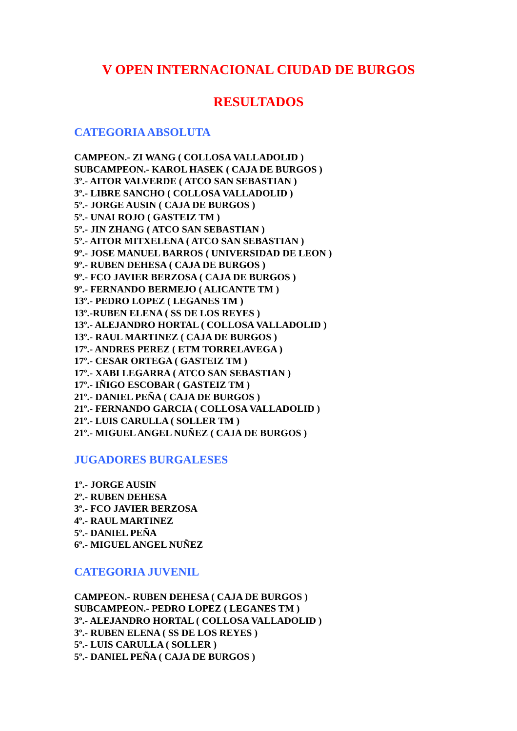V OPEN INTERNACIONAL CIUDAD DE BURGOS
RESULTADOS
CATEGORIA ABSOLUTA
CAMPEON.- ZI WANG ( COLLOSA VALLADOLID )
SUBCAMPEON.- KAROL HASEK ( CAJA DE BURGOS )
3º.- AITOR VALVERDE ( ATCO SAN SEBASTIAN )
3º.- LIBRE SANCHO ( COLLOSA VALLADOLID )
5º.- JORGE AUSIN ( CAJA DE BURGOS )
5º.- UNAI ROJO ( GASTEIZ TM )
5º.- JIN ZHANG ( ATCO SAN SEBASTIAN )
5º.- AITOR MITXELENA ( ATCO SAN SEBASTIAN )
9º.- JOSE MANUEL BARROS ( UNIVERSIDAD DE LEON )
9º.- RUBEN DEHESA ( CAJA DE BURGOS )
9º.- FCO JAVIER BERZOSA ( CAJA DE BURGOS )
9º.- FERNANDO BERMEJO ( ALICANTE TM )
13º.- PEDRO LOPEZ ( LEGANES TM )
13º.-RUBEN ELENA ( SS DE LOS REYES )
13º.- ALEJANDRO HORTAL ( COLLOSA VALLADOLID )
13º.- RAUL MARTINEZ ( CAJA DE BURGOS )
17º.- ANDRES PEREZ ( ETM TORRELAVEGA )
17º.- CESAR ORTEGA ( GASTEIZ TM )
17º.- XABI LEGARRA ( ATCO SAN SEBASTIAN )
17º.- IÑIGO ESCOBAR ( GASTEIZ TM )
21º.- DANIEL PEÑA ( CAJA DE BURGOS )
21º.- FERNANDO GARCIA ( COLLOSA VALLADOLID )
21º.- LUIS CARULLA ( SOLLER TM )
21º.- MIGUEL ANGEL NUÑEZ ( CAJA DE BURGOS )
JUGADORES BURGALESES
1º.- JORGE AUSIN
2º.- RUBEN DEHESA
3º.- FCO JAVIER BERZOSA
4º.- RAUL MARTINEZ
5º.- DANIEL PEÑA
6º.- MIGUEL ANGEL NUÑEZ
CATEGORIA JUVENIL
CAMPEON.- RUBEN DEHESA ( CAJA DE BURGOS )
SUBCAMPEON.- PEDRO LOPEZ ( LEGANES TM )
3º.- ALEJANDRO HORTAL ( COLLOSA VALLADOLID )
3º.- RUBEN ELENA ( SS DE LOS REYES )
5º.- LUIS CARULLA ( SOLLER )
5º.- DANIEL PEÑA ( CAJA DE BURGOS )